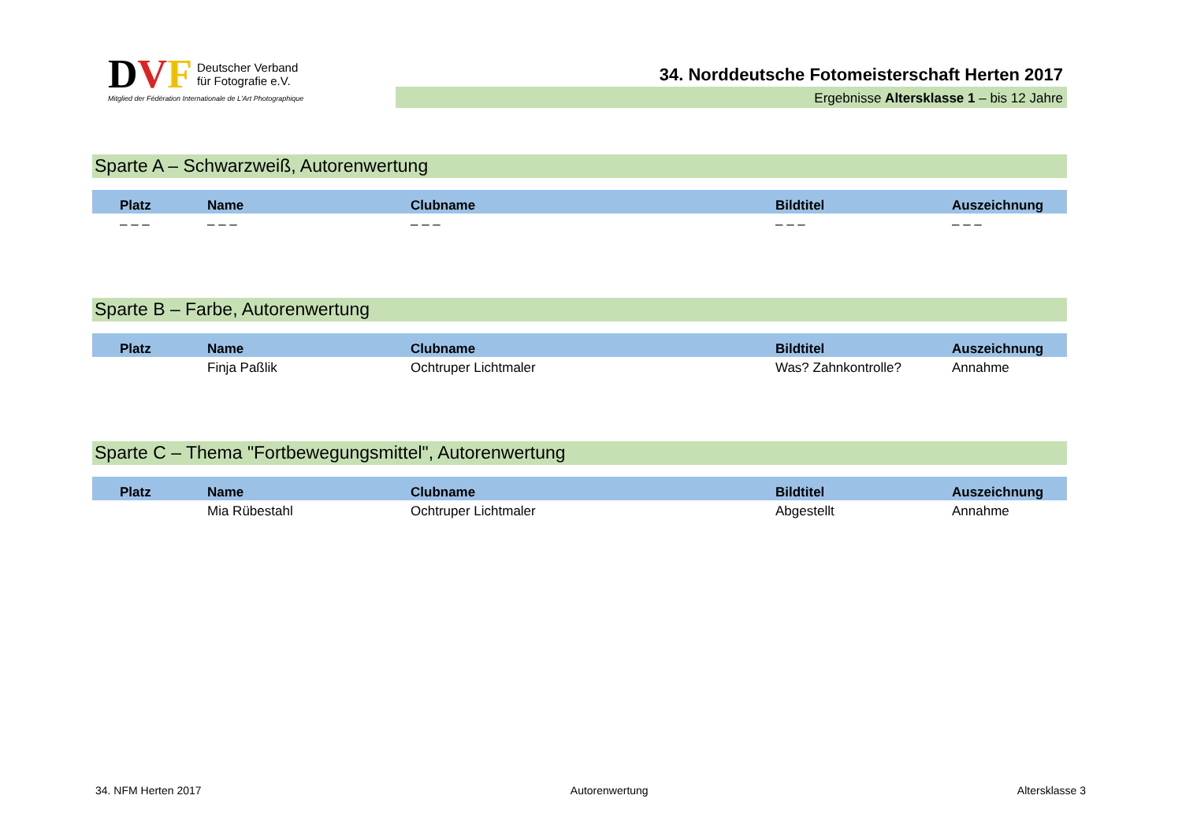DVF Deutscher Verband
für Fotografie e.V.
Mitglied der Fédération Internationale de L'Art Photographique
34. Norddeutsche Fotomeisterschaft Herten 2017
Ergebnisse Altersklasse 1 – bis 12 Jahre
Sparte A – Schwarzweiß, Autorenwertung
| Platz | Name | Clubname | Bildtitel | Auszeichnung |
| --- | --- | --- | --- | --- |
| – – – | – – – | – – – | – – – | – – – |
Sparte B – Farbe, Autorenwertung
| Platz | Name | Clubname | Bildtitel | Auszeichnung |
| --- | --- | --- | --- | --- |
| | Finja Paßlik | Ochtruper Lichtmaler | Was? Zahnkontrolle? | Annahme |
Sparte C – Thema "Fortbewegungsmittel", Autorenwertung
| Platz | Name | Clubname | Bildtitel | Auszeichnung |
| --- | --- | --- | --- | --- |
| | Mia Rübestahl | Ochtruper Lichtmaler | Abgestellt | Annahme |
34. NFM Herten 2017 Autorenwertung Altersklasse 3